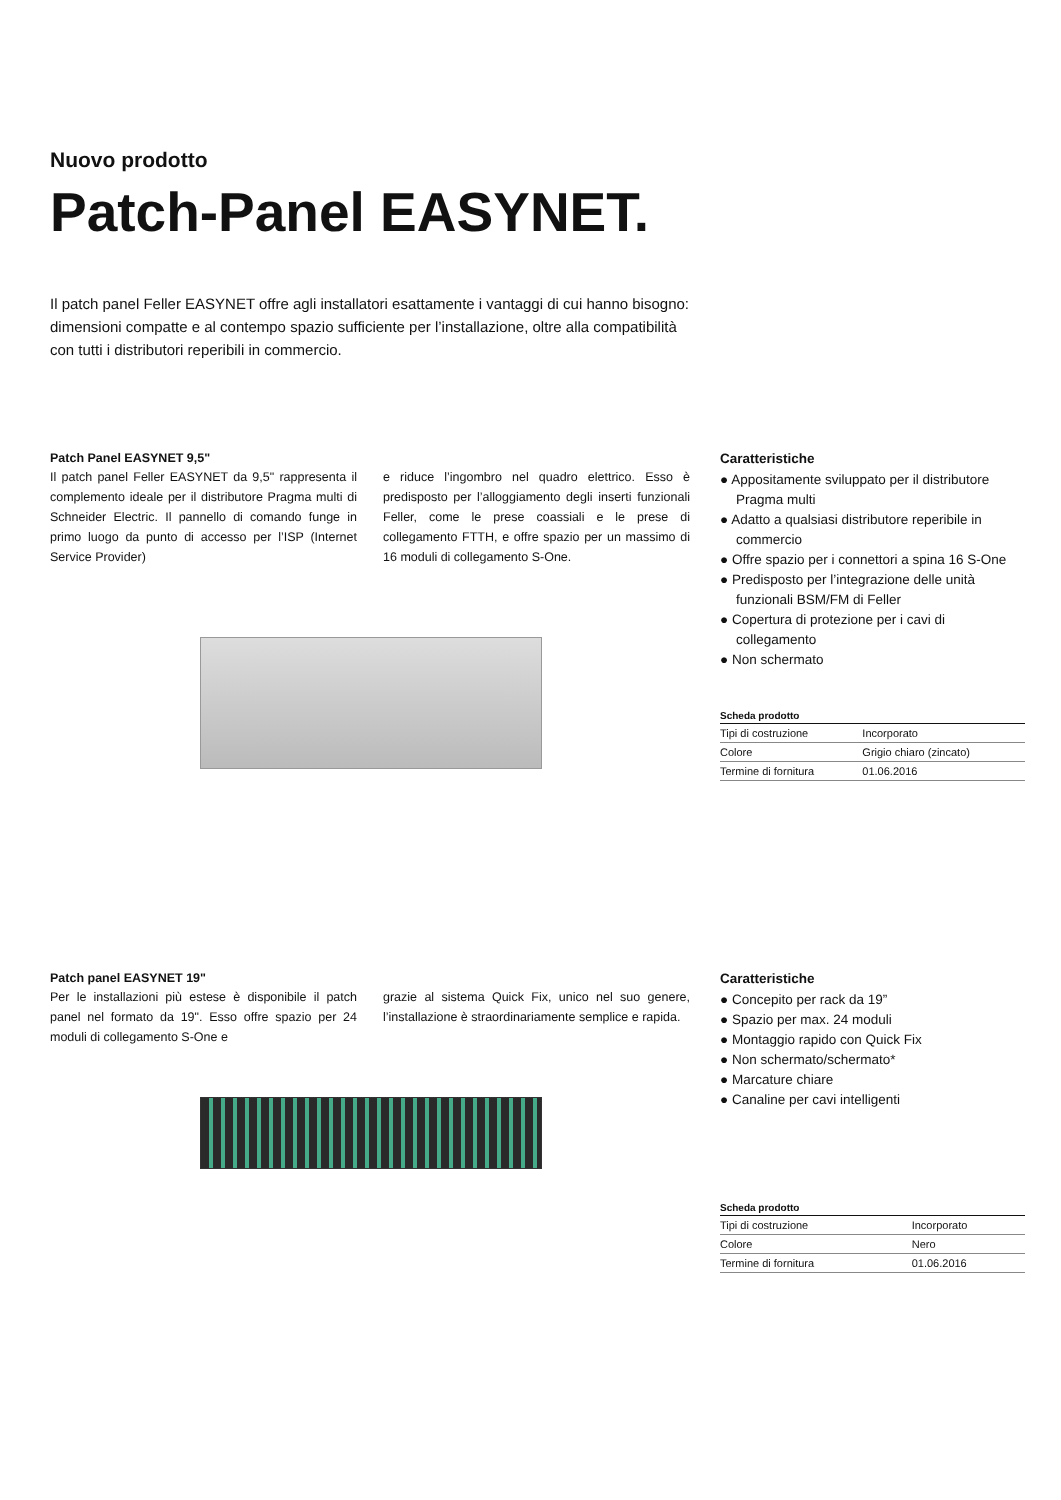Nuovo prodotto
Patch-Panel EASYNET.
Il patch panel Feller EASYNET offre agli installatori esattamente i vantaggi di cui hanno bisogno: dimensioni compatte e al contempo spazio sufficiente per l’installazione, oltre alla compatibilità con tutti i distributori reperibili in commercio.
Patch Panel EASYNET 9,5"
Il patch panel Feller EASYNET da 9,5" rappresenta il complemento ideale per il distributore Pragma multi di Schneider Electric. Il pannello di comando funge in primo luogo da punto di accesso per l’ISP (Internet Service Provider)
e riduce l’ingombro nel quadro elettrico. Esso è predisposto per l’alloggiamento degli inserti funzionali Feller, come le prese coassiali e le prese di collegamento FTTH, e offre spazio per un massimo di 16 moduli di collegamento S-One.
Caratteristiche
● Appositamente sviluppato per il distributore Pragma multi
● Adatto a qualsiasi distributore reperibile in commercio
● Offre spazio per i connettori a spina 16 S-One
● Predisposto per l’integrazione delle unità funzionali BSM/FM di Feller
● Copertura di protezione per i cavi di collegamento
● Non schermato
| Scheda prodotto | |
| --- | --- |
| Tipi di costruzione | Incorporato |
| Colore | Grigio chiaro (zincato) |
| Termine di fornitura | 01.06.2016 |
Patch panel EASYNET 19"
Per le installazioni più estese è disponibile il patch panel nel formato da 19". Esso offre spazio per 24 moduli di collegamento S-One e
grazie al sistema Quick Fix, unico nel suo genere, l’installazione è straordinariamente semplice e rapida.
Caratteristiche
● Concepito per rack da 19”
● Spazio per max. 24 moduli
● Montaggio rapido con Quick Fix
● Non schermato/schermato*
● Marcature chiare
● Canaline per cavi intelligenti
| Scheda prodotto | |
| --- | --- |
| Tipi di costruzione | Incorporato |
| Colore | Nero |
| Termine di fornitura | 01.06.2016 |